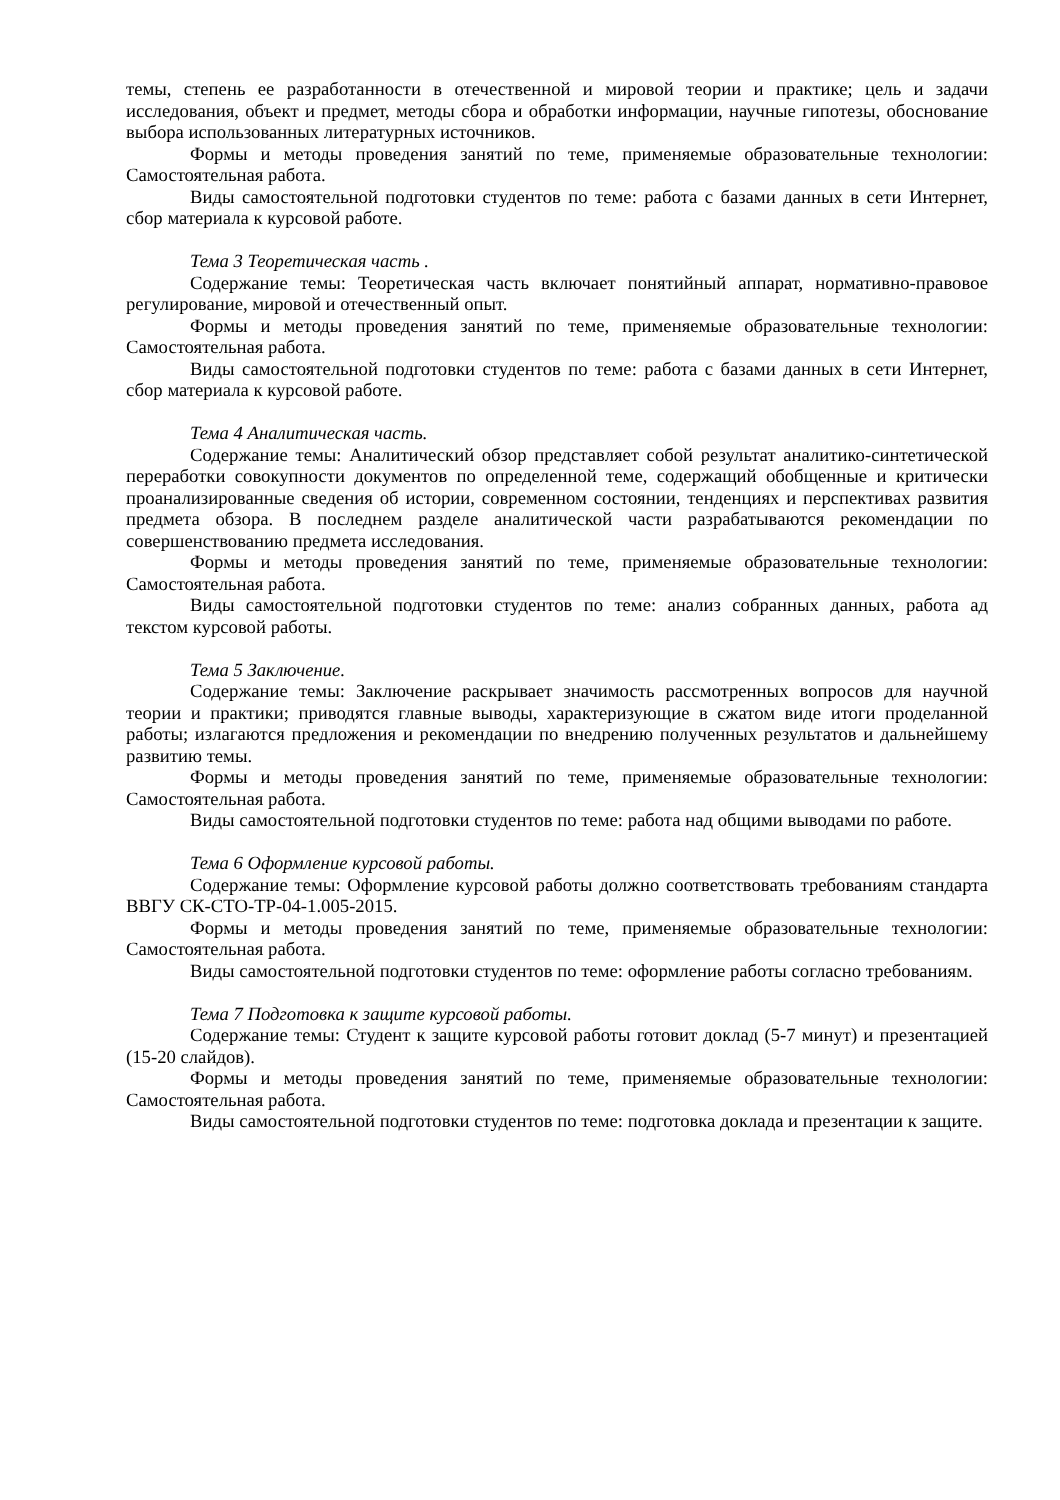темы, степень ее разработанности в отечественной и мировой теории и практике; цель и задачи исследования, объект и предмет, методы сбора и обработки информации, научные гипотезы, обоснование выбора использованных литературных источников.
Формы и методы проведения занятий по теме, применяемые образовательные технологии: Самостоятельная работа.
Виды самостоятельной подготовки студентов по теме: работа с базами данных в сети Интернет, сбор материала к курсовой работе.
Тема 3 Теоретическая часть .
Содержание темы: Теоретическая часть включает понятийный аппарат, нормативно-правовое регулирование, мировой и отечественный опыт.
Формы и методы проведения занятий по теме, применяемые образовательные технологии: Самостоятельная работа.
Виды самостоятельной подготовки студентов по теме: работа с базами данных в сети Интернет, сбор материала к курсовой работе.
Тема 4 Аналитическая часть.
Содержание темы: Аналитический обзор представляет собой результат аналитико-синтетической переработки совокупности документов по определенной теме, содержащий обобщенные и критически проанализированные сведения об истории, современном состоянии, тенденциях и перспективах развития предмета обзора. В последнем разделе аналитической части разрабатываются рекомендации по совершенствованию предмета исследования.
Формы и методы проведения занятий по теме, применяемые образовательные технологии: Самостоятельная работа.
Виды самостоятельной подготовки студентов по теме: анализ собранных данных, работа ад текстом курсовой работы.
Тема 5 Заключение.
Содержание темы: Заключение раскрывает значимость рассмотренных вопросов для научной теории и практики; приводятся главные выводы, характеризующие в сжатом виде итоги проделанной работы; излагаются предложения и рекомендации по внедрению полученных результатов и дальнейшему развитию темы.
Формы и методы проведения занятий по теме, применяемые образовательные технологии: Самостоятельная работа.
Виды самостоятельной подготовки студентов по теме: работа над общими выводами по работе.
Тема 6 Оформление курсовой работы.
Содержание темы: Оформление курсовой работы должно соответствовать требованиям стандарта ВВГУ СК-СТО-ТР-04-1.005-2015.
Формы и методы проведения занятий по теме, применяемые образовательные технологии: Самостоятельная работа.
Виды самостоятельной подготовки студентов по теме: оформление работы согласно требованиям.
Тема 7 Подготовка к защите курсовой работы.
Содержание темы: Студент к защите курсовой работы готовит доклад (5-7 минут) и презентацией (15-20 слайдов).
Формы и методы проведения занятий по теме, применяемые образовательные технологии: Самостоятельная работа.
Виды самостоятельной подготовки студентов по теме: подготовка доклада и презентации к защите.